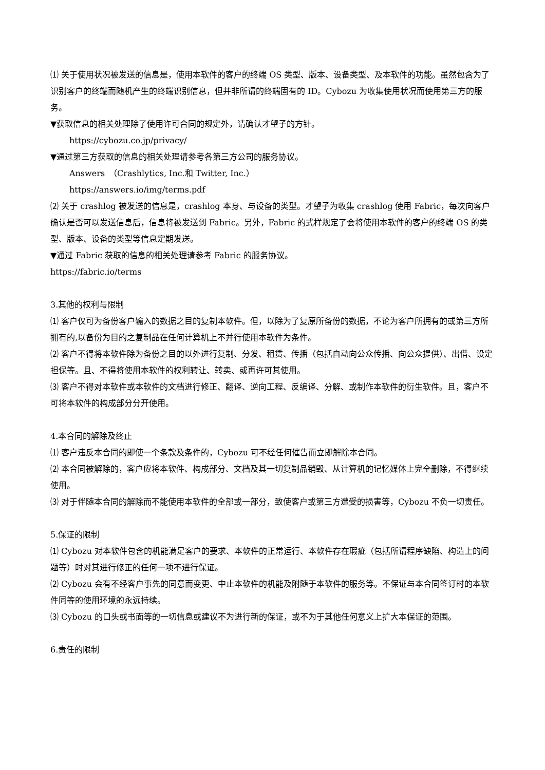⑴ 关于使用状况被发送的信息是，使用本软件的客户的终端 OS 类型、版本、设备类型、及本软件的功能。虽然包含为了识别客户的终端而随机产生的终端识别信息，但并非所谓的终端固有的 ID。Cybozu 为收集使用状况而使用第三方的服务。
▼获取信息的相关处理除了使用许可合同的规定外，请确认才望子的方针。
https://cybozu.co.jp/privacy/
▼通过第三方获取的信息的相关处理请参考各第三方公司的服务协议。
Answers　（Crashlytics, Inc.和 Twitter, Inc.）
https://answers.io/img/terms.pdf
⑵ 关于 crashlog 被发送的信息是，crashlog 本身、与设备的类型。才望子为收集 crashlog 使用 Fabric，每次向客户确认是否可以发送信息后，信息将被发送到 Fabric。另外，Fabric 的式样规定了会将使用本软件的客户的终端 OS 的类型、版本、设备的类型等信息定期发送。
▼通过 Fabric 获取的信息的相关处理请参考 Fabric 的服务协议。
https://fabric.io/terms
3.其他的权利与限制
⑴ 客户仅可为备份客户输入的数据之目的复制本软件。但，以除为了复原所备份的数据，不论为客户所拥有的或第三方所拥有的,以备份为目的之复制品在任何计算机上不并行使用本软件为条件。
⑵ 客户不得将本软件除为备份之目的以外进行复制、分发、租赁、传播（包括自动向公众传播、向公众提供）、出借、设定担保等。且、不得将使用本软件的权利转让、转卖、或再许可其使用。
⑶ 客户不得对本软件或本软件的文档进行修正、翻译、逆向工程、反编译、分解、或制作本软件的衍生软件。且，客户不可将本软件的构成部分分开使用。
4.本合同的解除及终止
⑴ 客户违反本合同的即使一个条款及条件的，Cybozu 可不经任何催告而立即解除本合同。
⑵ 本合同被解除的，客户应将本软件、构成部分、文档及其一切复制品销毁、从计算机的记忆媒体上完全删除，不得继续使用。
⑶ 对于伴随本合同的解除而不能使用本软件的全部或一部分，致使客户或第三方遭受的损害等，Cybozu 不负一切责任。
5.保证的限制
⑴ Cybozu 对本软件包含的机能满足客户的要求、本软件的正常运行、本软件存在瑕疵（包括所谓程序缺陷、构造上的问题等）时对其进行修正的任何一项不进行保证。
⑵ Cybozu 会有不经客户事先的同意而变更、中止本软件的机能及附随于本软件的服务等。不保证与本合同签订时的本软件同等的使用环境的永远持续。
⑶ Cybozu 的口头或书面等的一切信息或建议不为进行新的保证，或不为于其他任何意义上扩大本保证的范围。
6.责任的限制